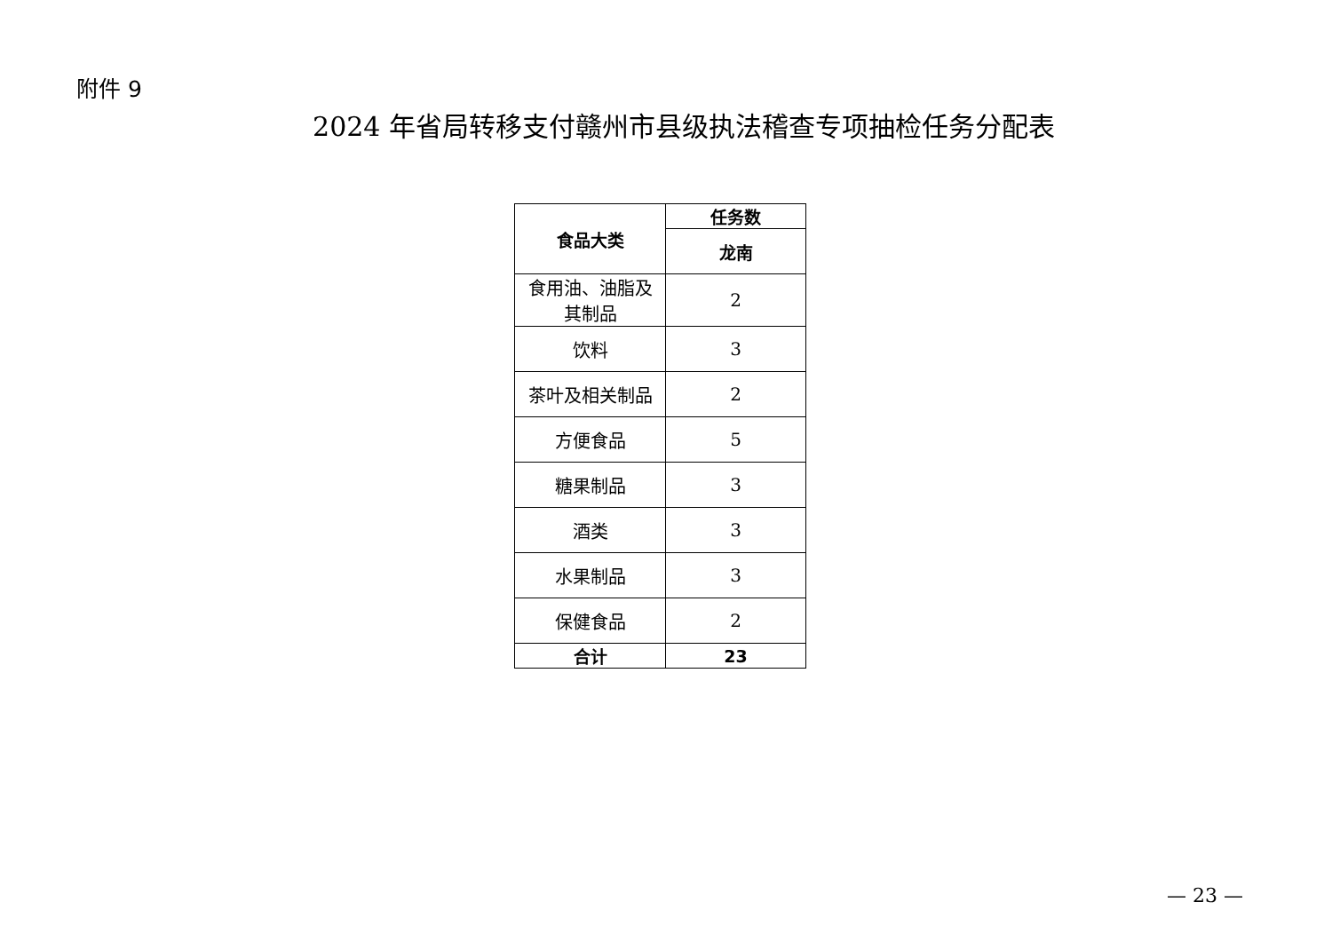附件 9
2024 年省局转移支付赣州市县级执法稽查专项抽检任务分配表
| 食品大类 | 任务数 |
| --- | --- |
| | 龙南 |
| 食用油、油脂及 其制品 | 2 |
| 饮料 | 3 |
| 茶叶及相关制品 | 2 |
| 方便食品 | 5 |
| 糖果制品 | 3 |
| 酒类 | 3 |
| 水果制品 | 3 |
| 保健食品 | 2 |
| 合计 | 23 |
— 23 —